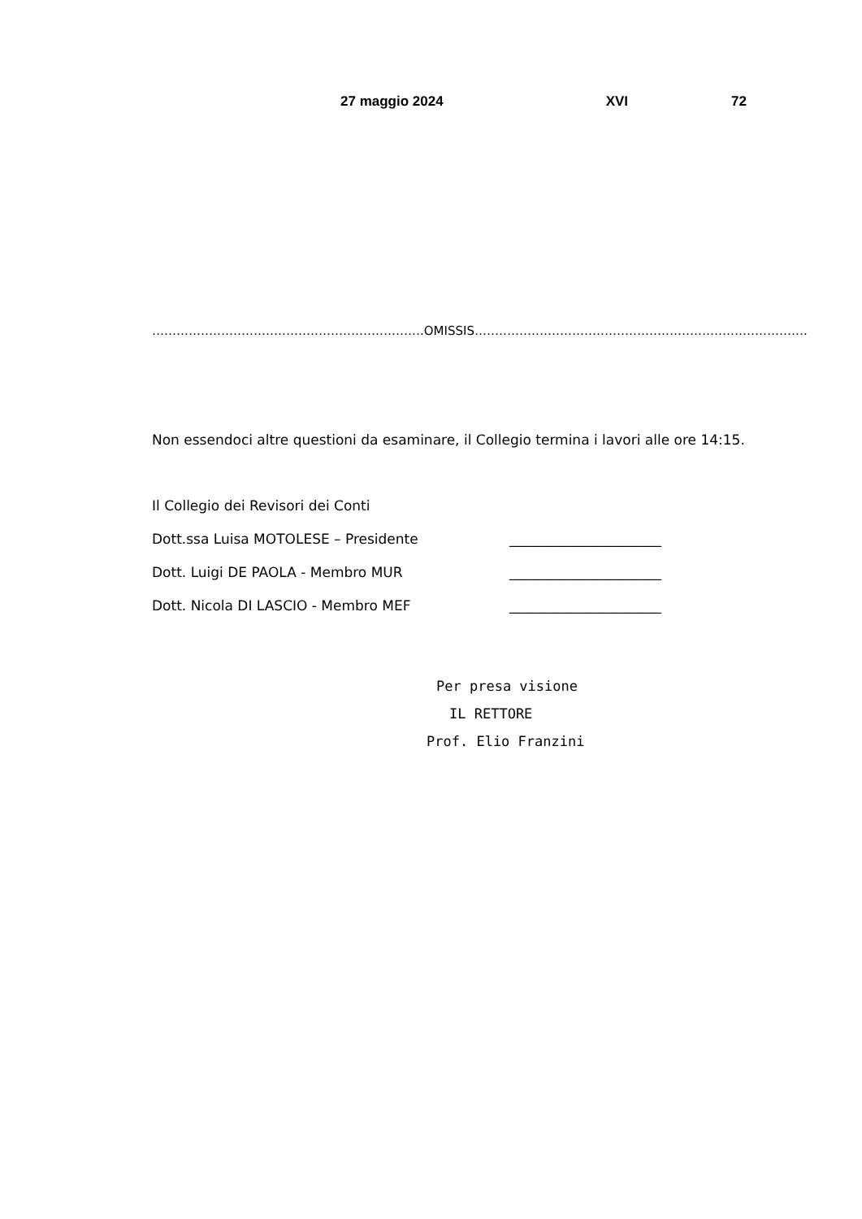27 maggio 2024 XVI 72
………………………………………………………….OMISSIS……………………………………………………………………….
Non essendoci altre questioni da esaminare, il Collegio termina i lavori alle ore 14:15.
Il Collegio dei Revisori dei Conti
Dott.ssa Luisa MOTOLESE – Presidente ______________________
Dott. Luigi DE PAOLA - Membro MUR ______________________
Dott. Nicola DI LASCIO - Membro MEF ______________________
Per presa visione
IL RETTORE
Prof. Elio Franzini